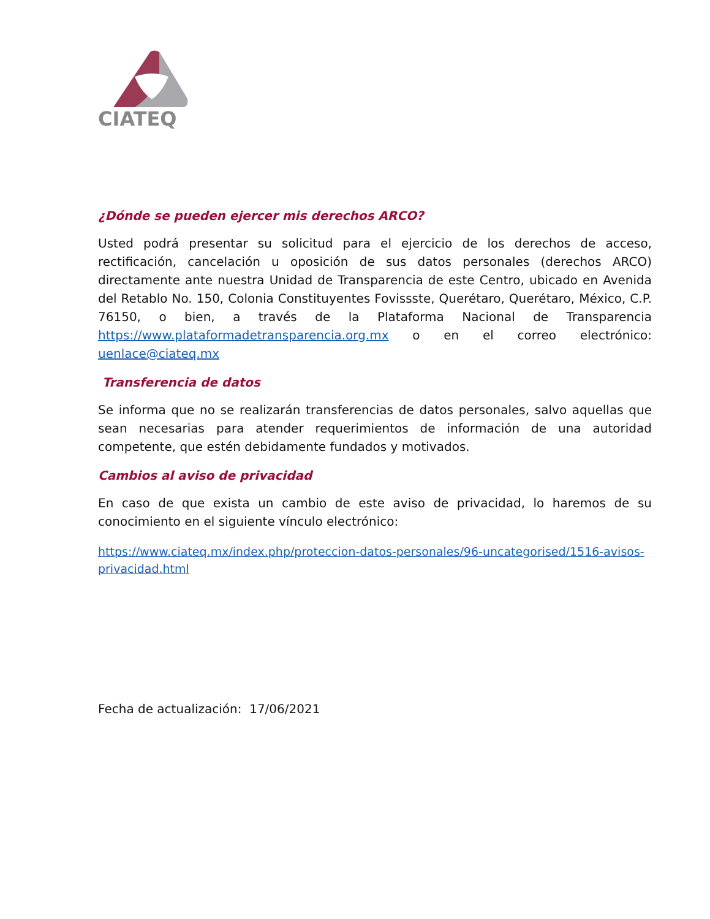CIATEQ
¿Dónde se pueden ejercer mis derechos ARCO?
Usted podrá presentar su solicitud para el ejercicio de los derechos de acceso, rectificación, cancelación u oposición de sus datos personales (derechos ARCO) directamente ante nuestra Unidad de Transparencia de este Centro, ubicado en Avenida del Retablo No. 150, Colonia Constituyentes Fovissste, Querétaro, Querétaro, México, C.P. 76150, o bien, a través de la Plataforma Nacional de Transparencia https://www.plataformadetransparencia.org.mx o en el correo electrónico: uenlace@ciateq.mx
Transferencia de datos
Se informa que no se realizarán transferencias de datos personales, salvo aquellas que sean necesarias para atender requerimientos de información de una autoridad competente, que estén debidamente fundados y motivados.
Cambios al aviso de privacidad
En caso de que exista un cambio de este aviso de privacidad, lo haremos de su conocimiento en el siguiente vínculo electrónico:
https://www.ciateq.mx/index.php/proteccion-datos-personales/96-uncategorised/1516-avisos-privacidad.html
Fecha de actualización: 17/06/2021